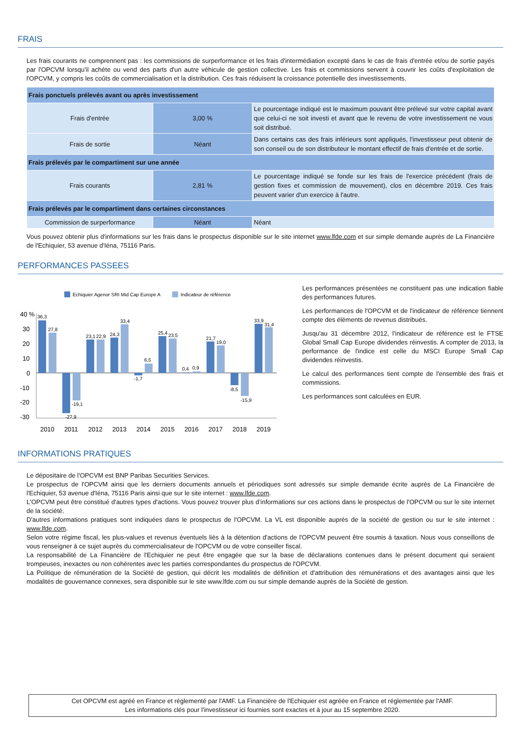FRAIS
Les frais courants ne comprennent pas : les commissions de surperformance et les frais d'intermédiation excepté dans le cas de frais d'entrée et/ou de sortie payés par l'OPCVM lorsqu'il achète ou vend des parts d'un autre véhicule de gestion collective. Les frais et commissions servent à couvrir les coûts d'exploitation de l'OPCVM, y compris les coûts de commercialisation et la distribution. Ces frais réduisent la croissance potentielle des investissements.
| Frais ponctuels prélevés avant ou après investissement | | |
| Frais d'entrée | 3,00 % | Le pourcentage indiqué est le maximum pouvant être prélevé sur votre capital avant que celui-ci ne soit investi et avant que le revenu de votre investissement ne vous soit distribué. |
| Frais de sortie | Néant | Dans certains cas des frais inférieurs sont appliqués, l'investisseur peut obtenir de son conseil ou de son distributeur le montant effectif de frais d'entrée et de sortie. |
| Frais prélevés par le compartiment sur une année | | |
| Frais courants | 2,81 % | Le pourcentage indiqué se fonde sur les frais de l'exercice précédent (frais de gestion fixes et commission de mouvement), clos en décembre 2019. Ces frais peuvent varier d'un exercice à l'autre. |
| Frais prélevés par le compartiment dans certaines circonstances | | |
| Commission de surperformance | Néant | Néant |
Vous pouvez obtenir plus d'informations sur les frais dans le prospectus disponible sur le site internet www.lfde.com et sur simple demande auprès de La Financière de l'Echiquier, 53 avenue d'Iéna, 75116 Paris.
PERFORMANCES PASSEES
Echiquier Agenor SRI Mid Cap Europe A
Indicateur de référence
40 %
30
20
10
0
-10
-20
-30
36,3
27,8
-27,9
-19,1
23,1
22,9
24,3
33,4
-1,7
6,5
25,4
23,5
0,4
0,9
21,7
19,0
-8,5
-15,9
33,9
31,4
2010
2011
2012
2013
2014
2015
2016
2017
2018
2019
Les performances présentées ne constituent pas une indication fiable des performances futures.
Les performances de l'OPCVM et de l'indicateur de référence tiennent compte des éléments de revenus distribués.
Jusqu'au 31 décembre 2012, l'indicateur de référence est le FTSE Global Small Cap Europe dividendes réinvestis. A compter de 2013, la performance de l'indice est celle du MSCI Europe Small Cap dividendes réinvestis.
Le calcul des performances tient compte de l'ensemble des frais et commissions.
Les performances sont calculées en EUR.
INFORMATIONS PRATIQUES
Le dépositaire de l'OPCVM est BNP Paribas Securities Services.
Le prospectus de l'OPCVM ainsi que les derniers documents annuels et périodiques sont adressés sur simple demande écrite auprès de La Financière de l'Echiquier, 53 avenue d'Iéna, 75116 Paris ainsi que sur le site internet : www.lfde.com.
L'OPCVM peut être constitué d'autres types d'actions. Vous pouvez trouver plus d’informations sur ces actions dans le prospectus de l'OPCVM ou sur le site internet de la société.
D'autres informations pratiques sont indiquées dans le prospectus de l'OPCVM. La VL est disponible auprès de la société de gestion ou sur le site internet : www.lfde.com.
Selon votre régime fiscal, les plus-values et revenus éventuels liés à la détention d'actions de l'OPCVM peuvent être soumis à taxation. Nous vous conseillons de vous renseigner à ce sujet auprès du commercialisateur de l'OPCVM ou de votre conseiller fiscal.
La responsabilité de La Financière de l'Echiquier ne peut être engagée que sur la base de déclarations contenues dans le présent document qui seraient trompeuses, inexactes ou non cohérentes avec les parties correspondantes du prospectus de l'OPCVM.
La Politique de rémunération de la Société de gestion, qui décrit les modalités de définition et d'attribution des rémunérations et des avantages ainsi que les modalités de gouvernance connexes, sera disponible sur le site www.lfde.com ou sur simple demande auprès de la Société de gestion.
Cet OPCVM est agréé en France et réglementé par l'AMF. La Financière de l'Echiquier est agréée en France et réglementée par l'AMF.
Les informations clés pour l'investisseur ici fournies sont exactes et à jour au 15 septembre 2020.